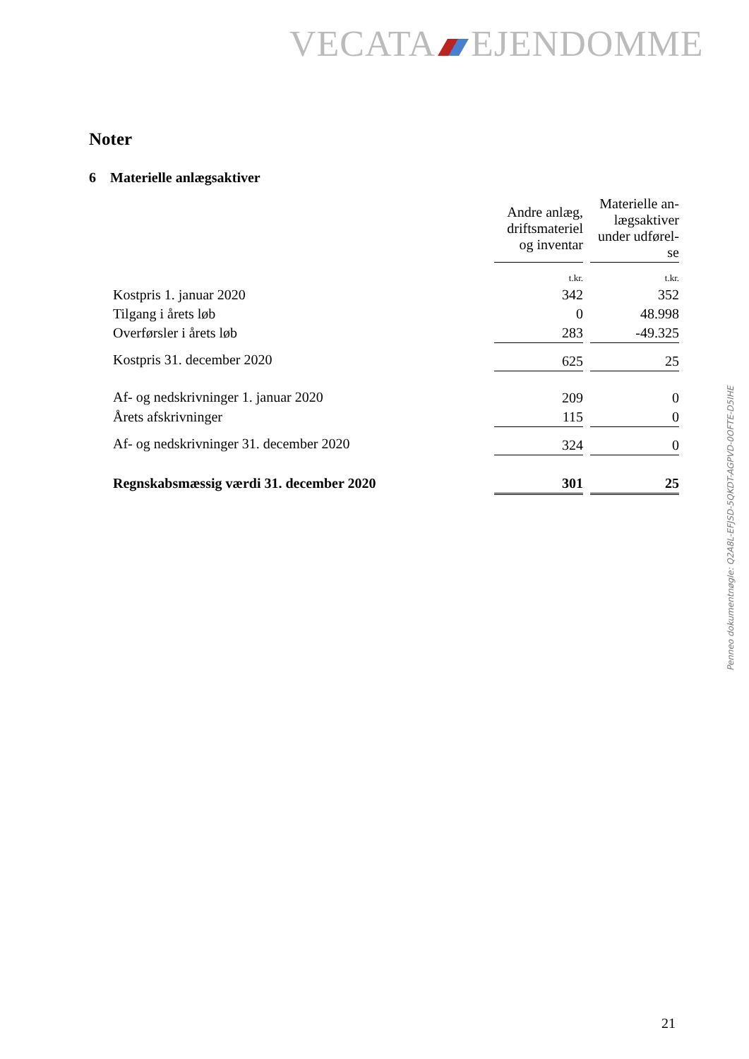VECATA EJENDOMME
Noter
6 Materielle anlægsaktiver
| | Andre anlæg, driftsmateriel og inventar | | Materielle an-lægsaktiver under udførel-se |
| | t.kr. | | t.kr. |
| Kostpris 1. januar 2020 | 342 | | 352 |
| Tilgang i årets løb | 0 | | 48.998 |
| Overførsler i årets løb | 283 | | -49.325 |
| Kostpris 31. december 2020 | 625 | | 25 |
| Af- og nedskrivninger 1. januar 2020 | 209 | | 0 |
| Årets afskrivninger | 115 | | 0 |
| Af- og nedskrivninger 31. december 2020 | 324 | | 0 |
| Regnskabsmæssig værdi 31. december 2020 | 301 | | 25 |
Penneo dokumentnøgle: Q2A8L-EFJSD-5QKDT-AGPVD-0OFTE-D5IHE
21